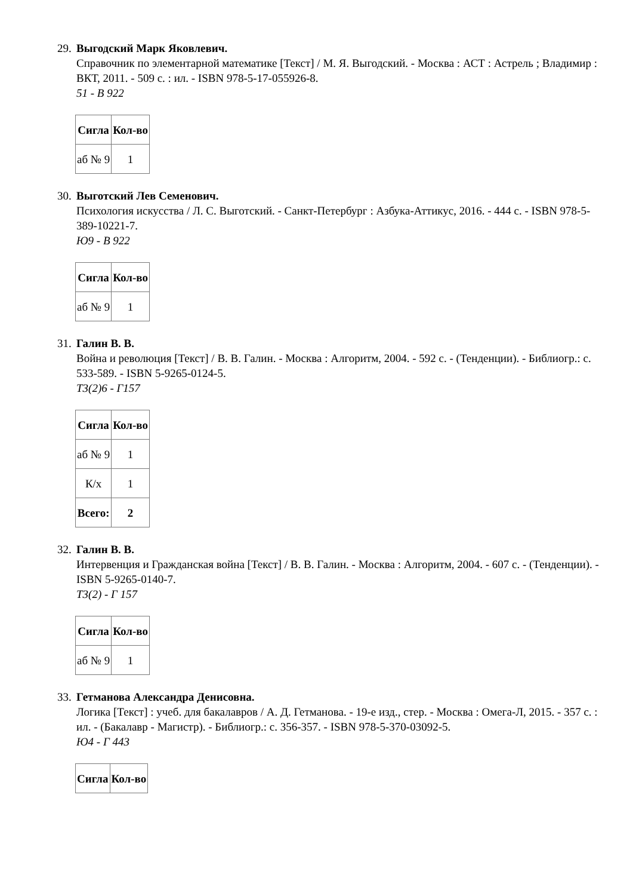29.
Выгодский Марк Яковлевич.
Справочник по элементарной математике [Текст] / М. Я. Выгодский. - Москва : АСТ : Астрель ; Владимир : ВКТ, 2011. - 509 с. : ил. - ISBN 978-5-17-055926-8.
51 - В 922
| Сигла | Кол-во |
| --- | --- |
| аб № 9 | 1 |
30.
Выготский Лев Семенович.
Психология искусства / Л. С. Выготский. - Санкт-Петербург : Азбука-Аттикус, 2016. - 444 с. - ISBN 978-5-389-10221-7.
Ю9 - В 922
| Сигла | Кол-во |
| --- | --- |
| аб № 9 | 1 |
31.
Галин В. В.
Война и революция [Текст] / В. В. Галин. - Москва : Алгоритм, 2004. - 592 с. - (Тенденции). - Библиогр.: с. 533-589. - ISBN 5-9265-0124-5.
Т3(2)6 - Г157
| Сигла | Кол-во |
| --- | --- |
| аб № 9 | 1 |
| К/х | 1 |
| Всего: | 2 |
32.
Галин В. В.
Интервенция и Гражданская война [Текст] / В. В. Галин. - Москва : Алгоритм, 2004. - 607 с. - (Тенденции). - ISBN 5-9265-0140-7.
Т3(2) - Г 157
| Сигла | Кол-во |
| --- | --- |
| аб № 9 | 1 |
33.
Гетманова Александра Денисовна.
Логика [Текст] : учеб. для бакалавров / А. Д. Гетманова. - 19-е изд., стер. - Москва : Омега-Л, 2015. - 357 с. : ил. - (Бакалавр - Магистр). - Библиогр.: с. 356-357. - ISBN 978-5-370-03092-5.
Ю4 - Г 443
| Сигла | Кол-во |
| --- | --- |